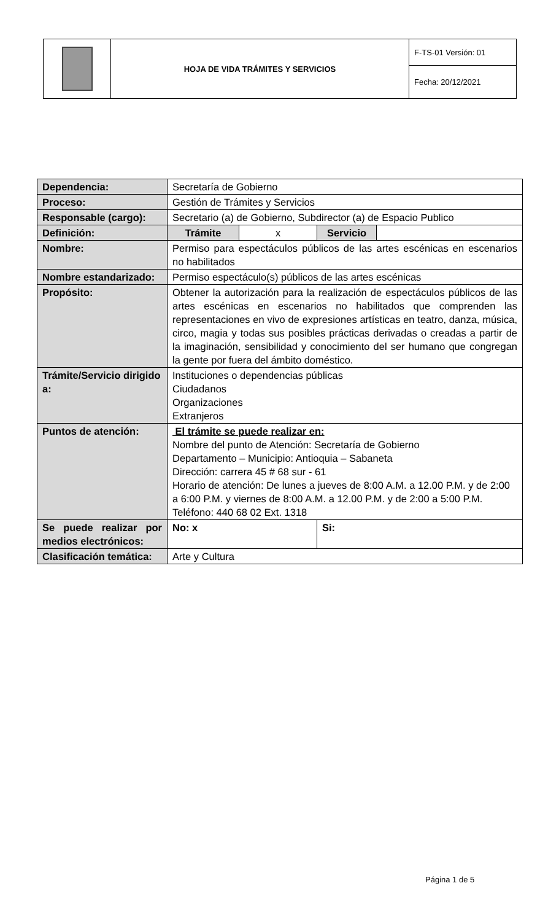| | HOJA DE VIDA TRÁMITES Y SERVICIOS | F-TS-01 Versión: 01 |
| | | Fecha: 20/12/2021 |
| Dependencia: | Secretaría de Gobierno | | | |
| Proceso: | Gestión de Trámites y Servicios | | | |
| Responsable (cargo): | Secretario (a) de Gobierno, Subdirector (a) de Espacio Publico | | | |
| Definición: | Trámite | x | Servicio | |
| Nombre: | Permiso para espectáculos públicos de las artes escénicas en escenarios no habilitados | | | |
| Nombre estandarizado: | Permiso espectáculo(s) públicos de las artes escénicas | | | |
| Propósito: | Obtener la autorización para la realización de espectáculos públicos de las artes escénicas en escenarios no habilitados que comprenden las representaciones en vivo de expresiones artísticas en teatro, danza, música, circo, magia y todas sus posibles prácticas derivadas o creadas a partir de la imaginación, sensibilidad y conocimiento del ser humano que congregan la gente por fuera del ámbito doméstico. | | | |
| Trámite/Servicio dirigido a: | Instituciones o dependencias públicas Ciudadanos Organizaciones Extranjeros | | | |
| Puntos de atención: | El trámite se puede realizar en: Nombre del punto de Atención: Secretaría de Gobierno Departamento – Municipio: Antioquia – Sabaneta Dirección: carrera 45 # 68 sur - 61 Horario de atención: De lunes a jueves de 8:00 A.M. a 12.00 P.M. y de 2:00 a 6:00 P.M. y viernes de 8:00 A.M. a 12.00 P.M. y de 2:00 a 5:00 P.M. Teléfono: 440 68 02 Ext. 1318 | | | |
| Se puede realizar por medios electrónicos: | No: x | | Si: | |
| Clasificación temática: | Arte y Cultura | | | |
Página 1 de 5